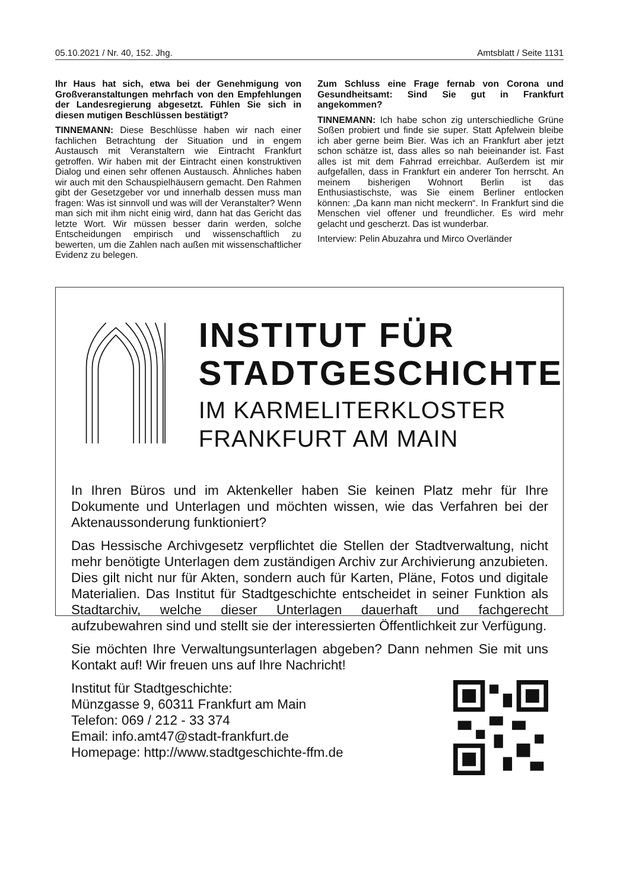05.10.2021 / Nr. 40, 152. Jhg. Amtsblatt / Seite 1131
Ihr Haus hat sich, etwa bei der Genehmigung von Großveranstaltungen mehrfach von den Empfehlungen der Landesregierung abgesetzt. Fühlen Sie sich in diesen mutigen Beschlüssen bestätigt?
TINNEMANN: Diese Beschlüsse haben wir nach einer fachlichen Betrachtung der Situation und in engem Austausch mit Veranstaltern wie Eintracht Frankfurt getroffen. Wir haben mit der Eintracht einen konstruktiven Dialog und einen sehr offenen Austausch. Ähnliches haben wir auch mit den Schauspielhäusern gemacht. Den Rahmen gibt der Gesetzgeber vor und innerhalb dessen muss man fragen: Was ist sinnvoll und was will der Veranstalter? Wenn man sich mit ihm nicht einig wird, dann hat das Gericht das letzte Wort. Wir müssen besser darin werden, solche Entscheidungen empirisch und wissenschaftlich zu bewerten, um die Zahlen nach außen mit wissenschaftlicher Evidenz zu belegen.
Zum Schluss eine Frage fernab von Corona und Gesundheitsamt: Sind Sie gut in Frankfurt angekommen?
TINNEMANN: Ich habe schon zig unterschiedliche Grüne Soßen probiert und finde sie super. Statt Apfelwein bleibe ich aber gerne beim Bier. Was ich an Frankfurt aber jetzt schon schätze ist, dass alles so nah beieinander ist. Fast alles ist mit dem Fahrrad erreichbar. Außerdem ist mir aufgefallen, dass in Frankfurt ein anderer Ton herrscht. An meinem bisherigen Wohnort Berlin ist das Enthusiastischste, was Sie einem Berliner entlocken können: „Da kann man nicht meckern“. In Frankfurt sind die Menschen viel offener und freundlicher. Es wird mehr gelacht und gescherzt. Das ist wunderbar.
Interview: Pelin Abuzahra und Mirco Overländer
INSTITUT FÜR
STADTGESCHICHTE
IM KARMELITERKLOSTER
FRANKFURT AM MAIN
In Ihren Büros und im Aktenkeller haben Sie keinen Platz mehr für Ihre Dokumente und Unterlagen und möchten wissen, wie das Verfahren bei der Aktenaussonderung funktioniert?
Das Hessische Archivgesetz verpflichtet die Stellen der Stadtverwaltung, nicht mehr benötigte Unterlagen dem zuständigen Archiv zur Archivierung anzubieten. Dies gilt nicht nur für Akten, sondern auch für Karten, Pläne, Fotos und digitale Materialien. Das Institut für Stadtgeschichte entscheidet in seiner Funktion als Stadtarchiv, welche dieser Unterlagen dauerhaft und fachgerecht aufzubewahren sind und stellt sie der interessierten Öffentlichkeit zur Verfügung.
Sie möchten Ihre Verwaltungsunterlagen abgeben? Dann nehmen Sie mit uns Kontakt auf! Wir freuen uns auf Ihre Nachricht!
Institut für Stadtgeschichte:
Münzgasse 9, 60311 Frankfurt am Main
Telefon: 069 / 212 - 33 374
Email: info.amt47@stadt-frankfurt.de
Homepage: http://www.stadtgeschichte-ffm.de